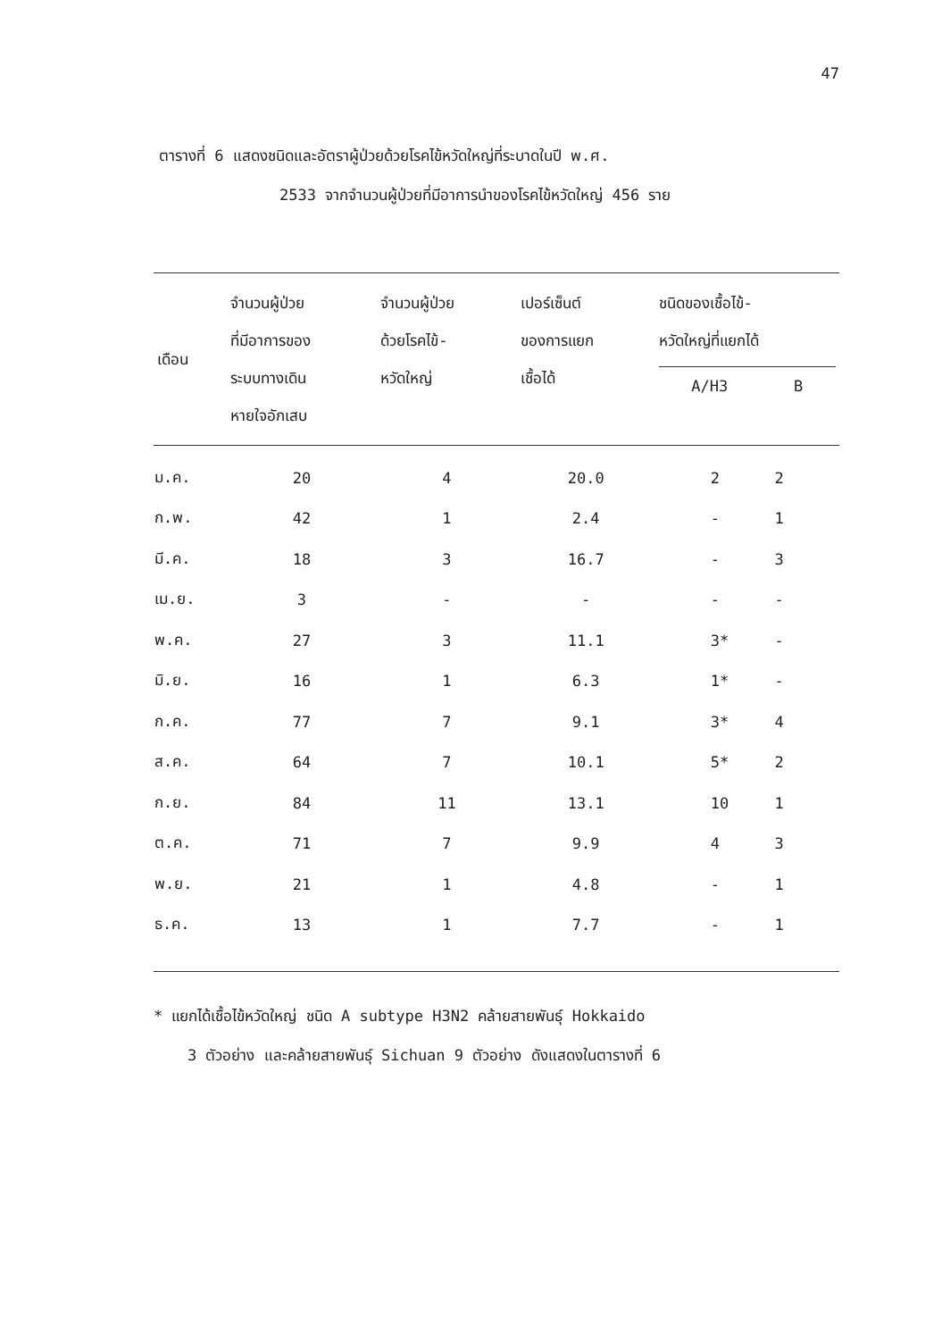47
ตารางที่ 6 แสดงชนิดและอัตราผู้ป่วยด้วยโรคไข้หวัดใหญ่ที่ระบาดในปี พ.ศ.
2533 จากจำนวนผู้ป่วยที่มีอาการนำของโรคไข้หวัดใหญ่ 456 ราย
| เดือน | จำนวนผู้ป่วย ที่มีอาการของ ระบบทางเดิน หายใจอักเสบ | จำนวนผู้ป่วย ด้วยโรคไข้- หวัดใหญ่ | เปอร์เซ็นต์ ของการแยก เชื้อได้ | ชนิดของเชื้อไข้- หวัดใหญ่ที่แยกได้ A/H3 B |
| --- | --- | --- | --- | --- |
| ม.ค. | 20 | 4 | 20.0 | 2 2 |
| ก.พ. | 42 | 1 | 2.4 | - 1 |
| มี.ค. | 18 | 3 | 16.7 | - 3 |
| เม.ย. | 3 | - | - | - - |
| พ.ค. | 27 | 3 | 11.1 | 3* - |
| มิ.ย. | 16 | 1 | 6.3 | 1* - |
| ก.ค. | 77 | 7 | 9.1 | 3* 4 |
| ส.ค. | 64 | 7 | 10.1 | 5* 2 |
| ก.ย. | 84 | 11 | 13.1 | 10 1 |
| ต.ค. | 71 | 7 | 9.9 | 4 3 |
| พ.ย. | 21 | 1 | 4.8 | - 1 |
| ธ.ค. | 13 | 1 | 7.7 | - 1 |
* แยกได้เชื้อไข้หวัดใหญ่ ชนิด A subtype H3N2 คล้ายสายพันธุ์ Hokkaido
3 ตัวอย่าง และคล้ายสายพันธุ์ Sichuan 9 ตัวอย่าง ดังแสดงในตารางที่ 6